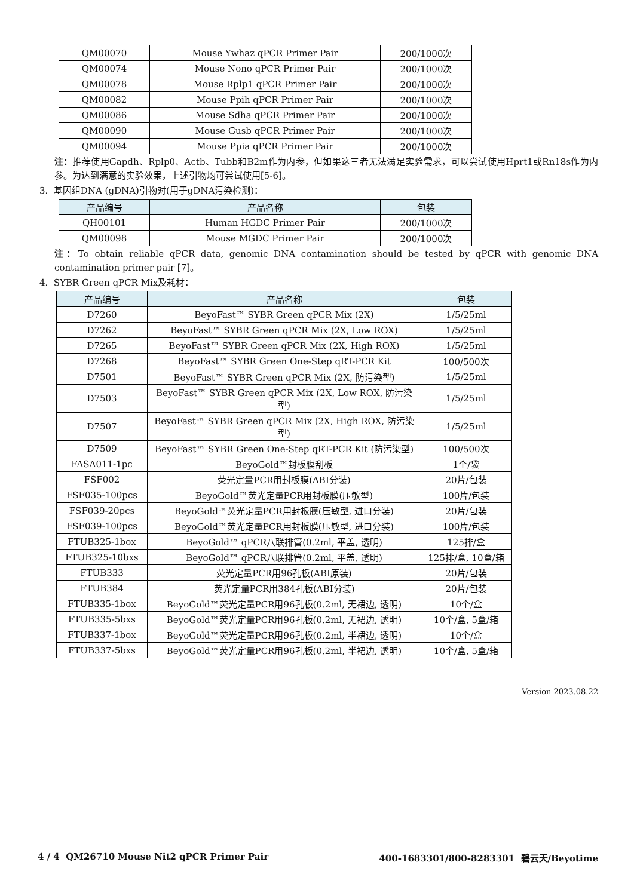| QM00070 | Mouse Ywhaz qPCR Primer Pair | 200/1000次 |
| QM00074 | Mouse Nono qPCR Primer Pair | 200/1000次 |
| QM00078 | Mouse Rplp1 qPCR Primer Pair | 200/1000次 |
| QM00082 | Mouse Ppih qPCR Primer Pair | 200/1000次 |
| QM00086 | Mouse Sdha qPCR Primer Pair | 200/1000次 |
| QM00090 | Mouse Gusb qPCR Primer Pair | 200/1000次 |
| QM00094 | Mouse Ppia qPCR Primer Pair | 200/1000次 |
注：推荐使用Gapdh、Rplp0、Actb、Tubb和B2m作为内参，但如果这三者无法满足实验需求，可以尝试使用Hprt1或Rn18s作为内参。为达到满意的实验效果，上述引物均可尝试使用[5-6]。
3. 基因组DNA (gDNA)引物对(用于gDNA污染检测)：
| 产品编号 | 产品名称 | 包装 |
| --- | --- | --- |
| QH00101 | Human HGDC Primer Pair | 200/1000次 |
| QM00098 | Mouse MGDC Primer Pair | 200/1000次 |
注：To obtain reliable qPCR data, genomic DNA contamination should be tested by qPCR with genomic DNA contamination primer pair [7]。
4. SYBR Green qPCR Mix及耗材：
| 产品编号 | 产品名称 | 包装 |
| --- | --- | --- |
| D7260 | BeyoFast™ SYBR Green qPCR Mix (2X) | 1/5/25ml |
| D7262 | BeyoFast™ SYBR Green qPCR Mix (2X, Low ROX) | 1/5/25ml |
| D7265 | BeyoFast™ SYBR Green qPCR Mix (2X, High ROX) | 1/5/25ml |
| D7268 | BeyoFast™ SYBR Green One-Step qRT-PCR Kit | 100/500次 |
| D7501 | BeyoFast™ SYBR Green qPCR Mix (2X, 防污染型) | 1/5/25ml |
| D7503 | BeyoFast™ SYBR Green qPCR Mix (2X, Low ROX, 防污染型) | 1/5/25ml |
| D7507 | BeyoFast™ SYBR Green qPCR Mix (2X, High ROX, 防污染型) | 1/5/25ml |
| D7509 | BeyoFast™ SYBR Green One-Step qRT-PCR Kit (防污染型) | 100/500次 |
| FASA011-1pc | BeyoGold™封板膜刮板 | 1个/袋 |
| FSF002 | 荧光定量PCR用封板膜(ABI分装) | 20片/包装 |
| FSF035-100pcs | BeyoGold™荧光定量PCR用封板膜(压敏型) | 100片/包装 |
| FSF039-20pcs | BeyoGold™荧光定量PCR用封板膜(压敏型, 进口分装) | 20片/包装 |
| FSF039-100pcs | BeyoGold™荧光定量PCR用封板膜(压敏型, 进口分装) | 100片/包装 |
| FTUB325-1box | BeyoGold™ qPCR八联排管(0.2ml, 平盖, 透明) | 125排/盒 |
| FTUB325-10bxs | BeyoGold™ qPCR八联排管(0.2ml, 平盖, 透明) | 125排/盒, 10盒/箱 |
| FTUB333 | 荧光定量PCR用96孔板(ABI原装) | 20片/包装 |
| FTUB384 | 荧光定量PCR用384孔板(ABI分装) | 20片/包装 |
| FTUB335-1box | BeyoGold™荧光定量PCR用96孔板(0.2ml, 无裙边, 透明) | 10个/盒 |
| FTUB335-5bxs | BeyoGold™荧光定量PCR用96孔板(0.2ml, 无裙边, 透明) | 10个/盒, 5盒/箱 |
| FTUB337-1box | BeyoGold™荧光定量PCR用96孔板(0.2ml, 半裙边, 透明) | 10个/盒 |
| FTUB337-5bxs | BeyoGold™荧光定量PCR用96孔板(0.2ml, 半裙边, 透明) | 10个/盒, 5盒/箱 |
Version 2023.08.22
4 / 4 QM26710 Mouse Nit2 qPCR Primer Pair 400-1683301/800-8283301 碧云天/Beyotime